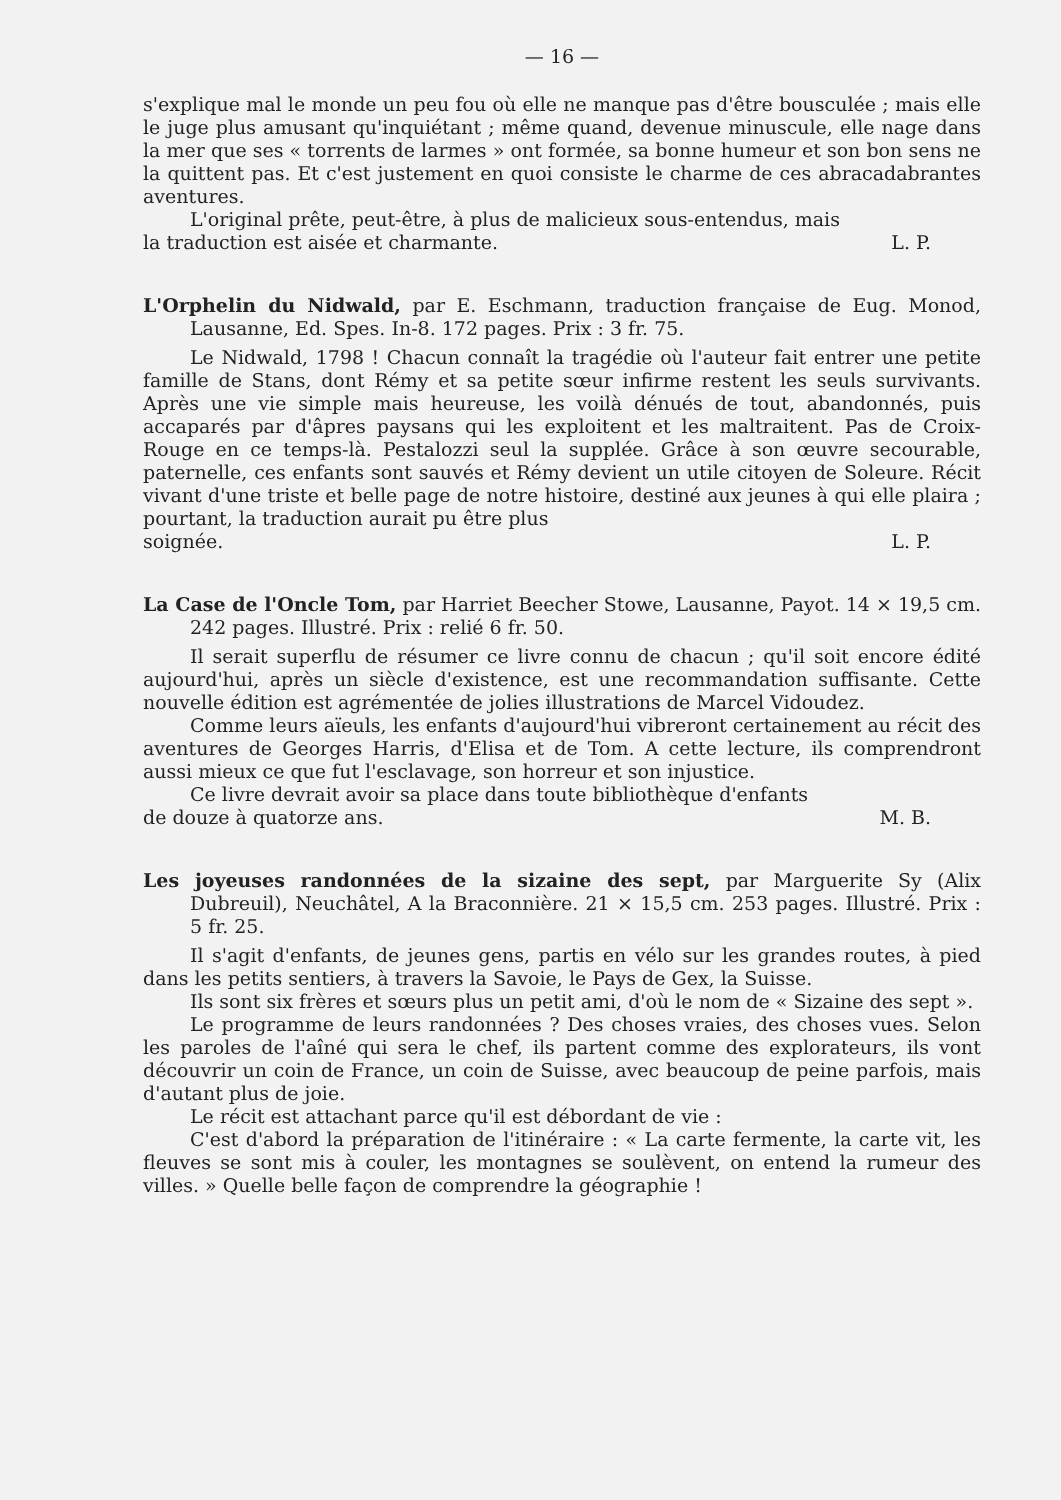— 16 —
s'explique mal le monde un peu fou où elle ne manque pas d'être bousculée ; mais elle le juge plus amusant qu'inquiétant ; même quand, devenue minuscule, elle nage dans la mer que ses « torrents de larmes » ont formée, sa bonne humeur et son bon sens ne la quittent pas. Et c'est justement en quoi consiste le charme de ces abracadabrantes aventures.
L'original prête, peut-être, à plus de malicieux sous-entendus, mais
la traduction est aisée et charmante. L. P.
L'Orphelin du Nidwald, par E. Eschmann, traduction française de Eug. Monod, Lausanne, Ed. Spes. In-8. 172 pages. Prix : 3 fr. 75.
Le Nidwald, 1798 ! Chacun connaît la tragédie où l'auteur fait entrer une petite famille de Stans, dont Rémy et sa petite sœur infirme restent les seuls survivants. Après une vie simple mais heureuse, les voilà dénués de tout, abandonnés, puis accaparés par d'âpres paysans qui les exploitent et les maltraitent. Pas de Croix-Rouge en ce temps-là. Pestalozzi seul la supplée. Grâce à son œuvre secourable, paternelle, ces enfants sont sauvés et Rémy devient un utile citoyen de Soleure. Récit vivant d'une triste et belle page de notre histoire, destiné aux jeunes à qui elle plaira ; pourtant, la traduction aurait pu être plus
soignée. L. P.
La Case de l'Oncle Tom, par Harriet Beecher Stowe, Lausanne, Payot. 14 × 19,5 cm. 242 pages. Illustré. Prix : relié 6 fr. 50.
Il serait superflu de résumer ce livre connu de chacun ; qu'il soit encore édité aujourd'hui, après un siècle d'existence, est une recommandation suffisante. Cette nouvelle édition est agrémentée de jolies illustrations de Marcel Vidoudez.
Comme leurs aïeuls, les enfants d'aujourd'hui vibreront certainement au récit des aventures de Georges Harris, d'Elisa et de Tom. A cette lecture, ils comprendront aussi mieux ce que fut l'esclavage, son horreur et son injustice.
Ce livre devrait avoir sa place dans toute bibliothèque d'enfants
de douze à quatorze ans. M. B.
Les joyeuses randonnées de la sizaine des sept, par Marguerite Sy (Alix Dubreuil), Neuchâtel, A la Braconnière. 21 × 15,5 cm. 253 pages. Illustré. Prix : 5 fr. 25.
Il s'agit d'enfants, de jeunes gens, partis en vélo sur les grandes routes, à pied dans les petits sentiers, à travers la Savoie, le Pays de Gex, la Suisse.
Ils sont six frères et sœurs plus un petit ami, d'où le nom de « Sizaine des sept ».
Le programme de leurs randonnées ? Des choses vraies, des choses vues. Selon les paroles de l'aîné qui sera le chef, ils partent comme des explorateurs, ils vont découvrir un coin de France, un coin de Suisse, avec beaucoup de peine parfois, mais d'autant plus de joie.
Le récit est attachant parce qu'il est débordant de vie :
C'est d'abord la préparation de l'itinéraire : « La carte fermente, la carte vit, les fleuves se sont mis à couler, les montagnes se soulèvent, on entend la rumeur des villes. » Quelle belle façon de comprendre la géographie !